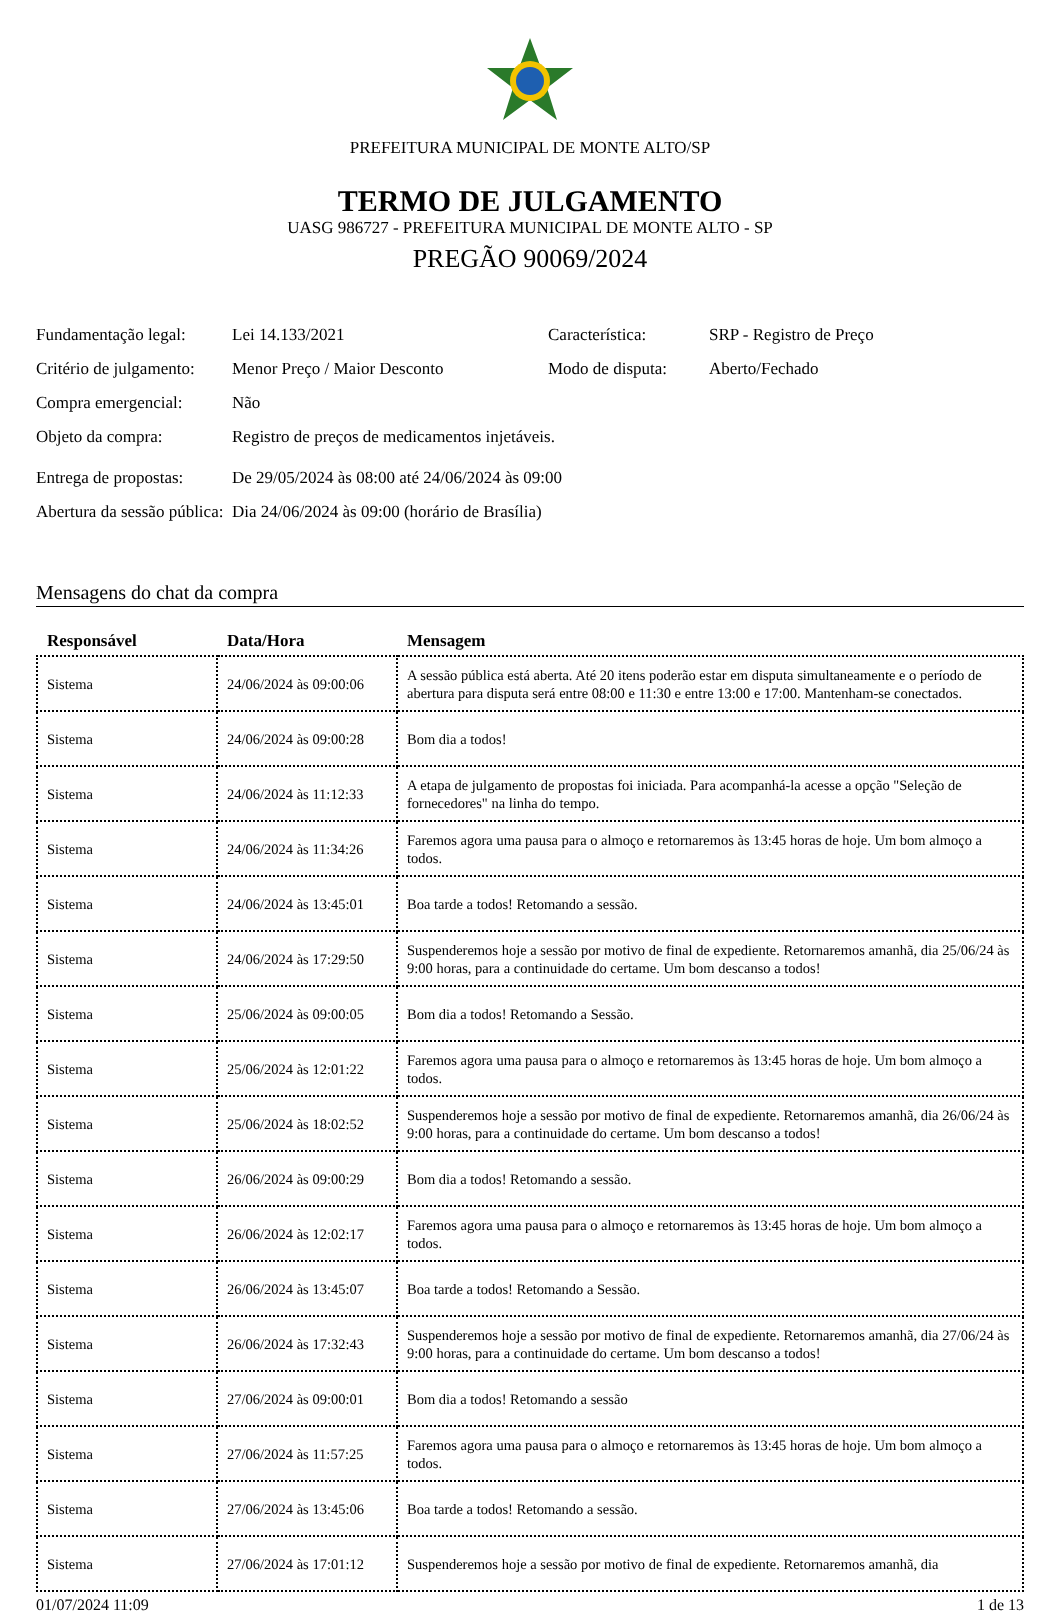PREFEITURA MUNICIPAL DE MONTE ALTO/SP
TERMO DE JULGAMENTO
UASG 986727 - PREFEITURA MUNICIPAL DE MONTE ALTO - SP
PREGÃO 90069/2024
| Fundamentação legal: | Lei 14.133/2021 | Característica: | SRP - Registro de Preço |
| Critério de julgamento: | Menor Preço / Maior Desconto | Modo de disputa: | Aberto/Fechado |
| Compra emergencial: | Não | | |
| Objeto da compra: | Registro de preços de medicamentos injetáveis. | | |
| Entrega de propostas: | De 29/05/2024 às 08:00 até 24/06/2024 às 09:00 | | |
| Abertura da sessão pública: | Dia 24/06/2024 às 09:00 (horário de Brasília) | | |
Mensagens do chat da compra
| Responsável | Data/Hora | Mensagem |
| --- | --- | --- |
| Sistema | 24/06/2024 às 09:00:06 | A sessão pública está aberta. Até 20 itens poderão estar em disputa simultaneamente e o período de abertura para disputa será entre 08:00 e 11:30 e entre 13:00 e 17:00. Mantenham-se conectados. |
| Sistema | 24/06/2024 às 09:00:28 | Bom dia a todos! |
| Sistema | 24/06/2024 às 11:12:33 | A etapa de julgamento de propostas foi iniciada. Para acompanhá-la acesse a opção "Seleção de fornecedores" na linha do tempo. |
| Sistema | 24/06/2024 às 11:34:26 | Faremos agora uma pausa para o almoço e retornaremos às 13:45 horas de hoje. Um bom almoço a todos. |
| Sistema | 24/06/2024 às 13:45:01 | Boa tarde a todos! Retomando a sessão. |
| Sistema | 24/06/2024 às 17:29:50 | Suspenderemos hoje a sessão por motivo de final de expediente. Retornaremos amanhã, dia 25/06/24 às 9:00 horas, para a continuidade do certame. Um bom descanso a todos! |
| Sistema | 25/06/2024 às 09:00:05 | Bom dia a todos! Retomando a Sessão. |
| Sistema | 25/06/2024 às 12:01:22 | Faremos agora uma pausa para o almoço e retornaremos às 13:45 horas de hoje. Um bom almoço a todos. |
| Sistema | 25/06/2024 às 18:02:52 | Suspenderemos hoje a sessão por motivo de final de expediente. Retornaremos amanhã, dia 26/06/24 às 9:00 horas, para a continuidade do certame. Um bom descanso a todos! |
| Sistema | 26/06/2024 às 09:00:29 | Bom dia a todos! Retomando a sessão. |
| Sistema | 26/06/2024 às 12:02:17 | Faremos agora uma pausa para o almoço e retornaremos às 13:45 horas de hoje. Um bom almoço a todos. |
| Sistema | 26/06/2024 às 13:45:07 | Boa tarde a todos! Retomando a Sessão. |
| Sistema | 26/06/2024 às 17:32:43 | Suspenderemos hoje a sessão por motivo de final de expediente. Retornaremos amanhã, dia 27/06/24 às 9:00 horas, para a continuidade do certame. Um bom descanso a todos! |
| Sistema | 27/06/2024 às 09:00:01 | Bom dia a todos! Retomando a sessão |
| Sistema | 27/06/2024 às 11:57:25 | Faremos agora uma pausa para o almoço e retornaremos às 13:45 horas de hoje. Um bom almoço a todos. |
| Sistema | 27/06/2024 às 13:45:06 | Boa tarde a todos! Retomando a sessão. |
| Sistema | 27/06/2024 às 17:01:12 | Suspenderemos hoje a sessão por motivo de final de expediente. Retornaremos amanhã, dia |
01/07/2024 11:09 1 de 13